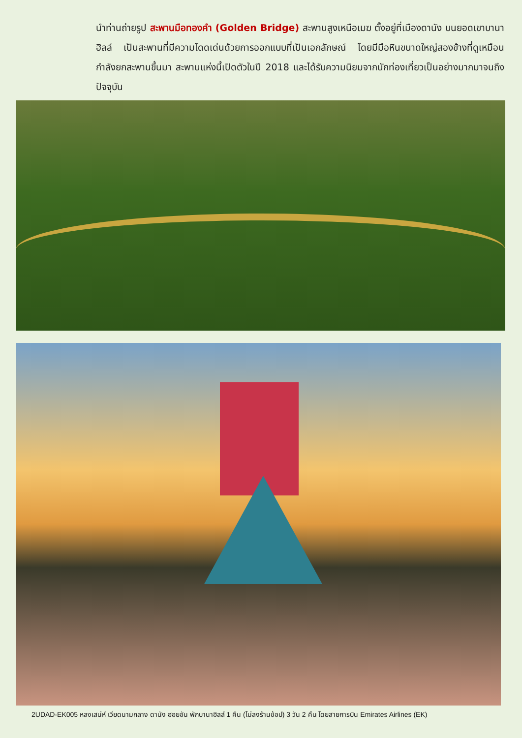นำท่านถ่ายรูป สะพานมือทองคำ (Golden Bridge) สะพานสูงเหนือเมฆ ตั้งอยู่ที่เมืองดานัง บนยอดเขาบานาฮิลล์ เป็นสะพานที่มีความโดดเด่นด้วยการออกแบบที่เป็นเอกลักษณ์ โดยมีมือหินขนาดใหญ่สองข้างที่ดูเหมือนกำลังยกสะพานขึ้นมา สะพานแห่งนี้เปิดตัวในปี 2018 และได้รับความนิยมจากนักท่องเที่ยวเป็นอย่างมากมาจนถึงปัจจุบัน
2UDAD-EK005 หลงเสน่ห์ เวียดนามกลาง ดานัง ฮอยอัน พักบานาฮิลล์ 1 คืน (ไม่ลงร้านช้อป) 3 วัน 2 คืน โดยสายการบิน Emirates Airlines (EK)